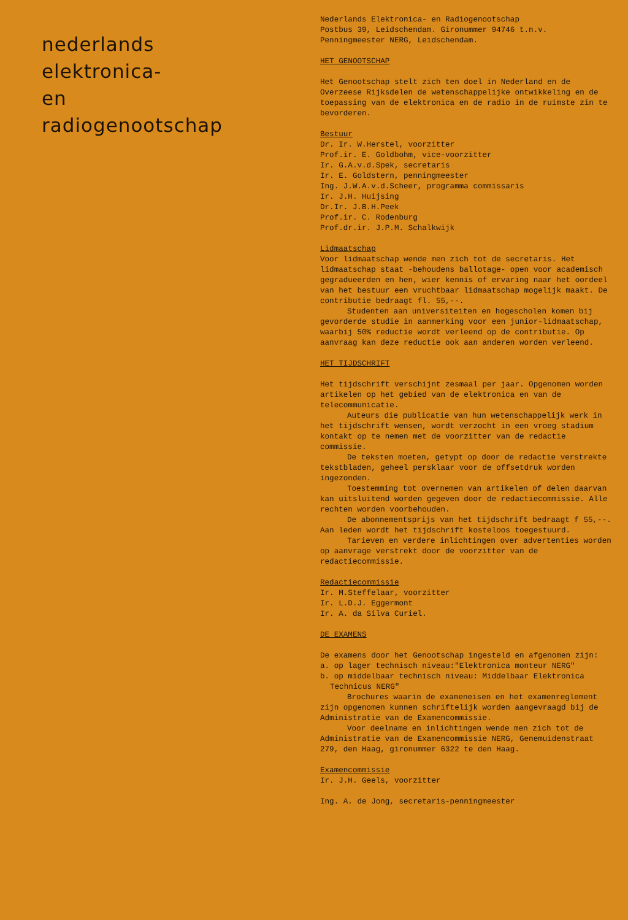nederlands
elektronica-
en
radiogenootschap
Nederlands Elektronica- en Radiogenootschap
Postbus 39, Leidschendam. Gironummer 94746 t.n.v.
Penningmeester NERG, Leidschendam.
HET GENOOTSCHAP
Het Genootschap stelt zich ten doel in Nederland en de Overzeese Rijksdelen de wetenschappelijke ontwikkeling en de toepassing van de elektronica en de radio in de ruimste zin te bevorderen.
Bestuur
Dr. Ir. W.Herstel, voorzitter
Prof.ir. E. Goldbohm, vice-voorzitter
Ir. G.A.v.d.Spek, secretaris
Ir. E. Goldstern, penningmeester
Ing. J.W.A.v.d.Scheer, programma commissaris
Ir. J.H. Huijsing
Dr.Ir. J.B.H.Peek
Prof.ir. C. Rodenburg
Prof.dr.ir. J.P.M. Schalkwijk
Lidmaatschap
Voor lidmaatschap wende men zich tot de secretaris. Het lidmaatschap staat -behoudens ballotage- open voor academisch gegradueerden en hen, wier kennis of ervaring naar het oordeel van het bestuur een vruchtbaar lidmaatschap mogelijk maakt. De contributie bedraagt fl. 55,--.
Studenten aan universiteiten en hogescholen komen bij gevorderde studie in aanmerking voor een junior-lidmaatschap, waarbij 50% reductie wordt verleend op de contributie. Op aanvraag kan deze reductie ook aan anderen worden verleend.
HET TIJDSCHRIFT
Het tijdschrift verschijnt zesmaal per jaar. Opgenomen worden artikelen op het gebied van de elektronica en van de telecommunicatie.
Auteurs die publicatie van hun wetenschappelijk werk in het tijdschrift wensen, wordt verzocht in een vroeg stadium kontakt op te nemen met de voorzitter van de redactie commissie.
De teksten moeten, getypt op door de redactie verstrekte tekstbladen, geheel persklaar voor de offsetdruk worden ingezonden.
Toestemming tot overnemen van artikelen of delen daarvan kan uitsluitend worden gegeven door de redactiecommissie. Alle rechten worden voorbehouden.
De abonnementsprijs van het tijdschrift bedraagt f 55,--. Aan leden wordt het tijdschrift kosteloos toegestuurd.
Tarieven en verdere inlichtingen over advertenties worden op aanvrage verstrekt door de voorzitter van de redactiecommissie.
Redactiecommissie
Ir. M.Steffelaar, voorzitter
Ir. L.D.J. Eggermont
Ir. A. da Silva Curiel.
DE EXAMENS
De examens door het Genootschap ingesteld en afgenomen zijn:
a. op lager technisch niveau:"Elektronica monteur NERG"
b. op middelbaar technisch niveau: Middelbaar Elektronica Technicus NERG"
Brochures waarin de exameneisen en het examenreglement zijn opgenomen kunnen schriftelijk worden aangevraagd bij de Administratie van de Examencommissie.
Voor deelname en inlichtingen wende men zich tot de Administratie van de Examencommissie NERG, Genemuidenstraat 279, den Haag, gironummer 6322 te den Haag.
Examencommissie
Ir. J.H. Geels, voorzitter
Ing. A. de Jong, secretaris-penningmeester